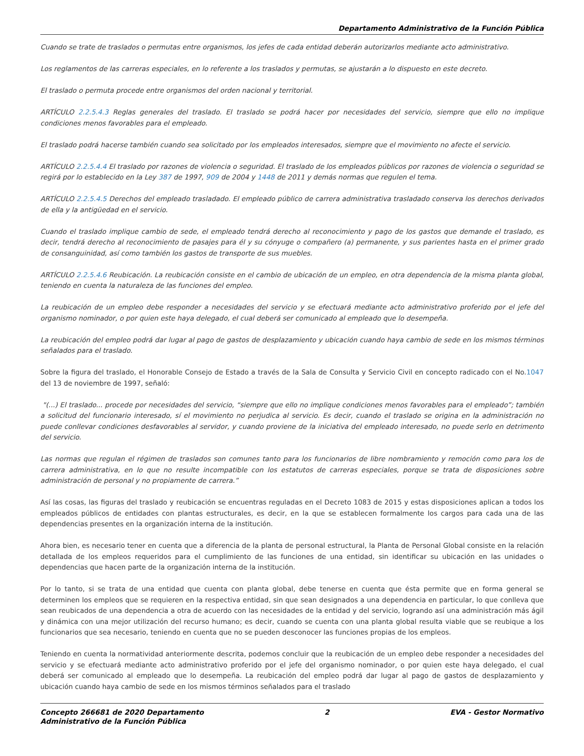Departamento Administrativo de la Función Pública
Cuando se trate de traslados o permutas entre organismos, los jefes de cada entidad deberán autorizarlos mediante acto administrativo.
Los reglamentos de las carreras especiales, en lo referente a los traslados y permutas, se ajustarán a lo dispuesto en este decreto.
El traslado o permuta procede entre organismos del orden nacional y territorial.
ARTÍCULO 2.2.5.4.3 Reglas generales del traslado. El traslado se podrá hacer por necesidades del servicio, siempre que ello no implique condiciones menos favorables para el empleado.
El traslado podrá hacerse también cuando sea solicitado por los empleados interesados, siempre que el movimiento no afecte el servicio.
ARTÍCULO 2.2.5.4.4 El traslado por razones de violencia o seguridad. El traslado de los empleados públicos por razones de violencia o seguridad se regirá por lo establecido en la Ley 387 de 1997, 909 de 2004 y 1448 de 2011 y demás normas que regulen el tema.
ARTÍCULO 2.2.5.4.5 Derechos del empleado trasladado. El empleado público de carrera administrativa trasladado conserva los derechos derivados de ella y la antigüedad en el servicio.
Cuando el traslado implique cambio de sede, el empleado tendrá derecho al reconocimiento y pago de los gastos que demande el traslado, es decir, tendrá derecho al reconocimiento de pasajes para él y su cónyuge o compañero (a) permanente, y sus parientes hasta en el primer grado de consanguinidad, así como también los gastos de transporte de sus muebles.
ARTÍCULO 2.2.5.4.6 Reubicación. La reubicación consiste en el cambio de ubicación de un empleo, en otra dependencia de la misma planta global, teniendo en cuenta la naturaleza de las funciones del empleo.
La reubicación de un empleo debe responder a necesidades del servicio y se efectuará mediante acto administrativo proferido por el jefe del organismo nominador, o por quien este haya delegado, el cual deberá ser comunicado al empleado que lo desempeña.
La reubicación del empleo podrá dar lugar al pago de gastos de desplazamiento y ubicación cuando haya cambio de sede en los mismos términos señalados para el traslado.
Sobre la figura del traslado, el Honorable Consejo de Estado a través de la Sala de Consulta y Servicio Civil en concepto radicado con el No.1047 del 13 de noviembre de 1997, señaló:
"(...) El traslado... procede por necesidades del servicio, “siempre que ello no implique condiciones menos favorables para el empleado”; también a solicitud del funcionario interesado, sí el movimiento no perjudica al servicio. Es decir, cuando el traslado se origina en la administración no puede conllevar condiciones desfavorables al servidor, y cuando proviene de la iniciativa del empleado interesado, no puede serlo en detrimento del servicio.
Las normas que regulan el régimen de traslados son comunes tanto para los funcionarios de libre nombramiento y remoción como para los de carrera administrativa, en lo que no resulte incompatible con los estatutos de carreras especiales, porque se trata de disposiciones sobre administración de personal y no propiamente de carrera.”
Así las cosas, las figuras del traslado y reubicación se encuentras reguladas en el Decreto 1083 de 2015 y estas disposiciones aplican a todos los empleados públicos de entidades con plantas estructurales, es decir, en la que se establecen formalmente los cargos para cada una de las dependencias presentes en la organización interna de la institución.
Ahora bien, es necesario tener en cuenta que a diferencia de la planta de personal estructural, la Planta de Personal Global consiste en la relación detallada de los empleos requeridos para el cumplimiento de las funciones de una entidad, sin identificar su ubicación en las unidades o dependencias que hacen parte de la organización interna de la institución.
Por lo tanto, si se trata de una entidad que cuenta con planta global, debe tenerse en cuenta que ésta permite que en forma general se determinen los empleos que se requieren en la respectiva entidad, sin que sean designados a una dependencia en particular, lo que conlleva que sean reubicados de una dependencia a otra de acuerdo con las necesidades de la entidad y del servicio, logrando así una administración más ágil y dinámica con una mejor utilización del recurso humano; es decir, cuando se cuenta con una planta global resulta viable que se reubique a los funcionarios que sea necesario, teniendo en cuenta que no se pueden desconocer las funciones propias de los empleos.
Teniendo en cuenta la normatividad anteriormente descrita, podemos concluir que la reubicación de un empleo debe responder a necesidades del servicio y se efectuará mediante acto administrativo proferido por el jefe del organismo nominador, o por quien este haya delegado, el cual deberá ser comunicado al empleado que lo desempeña. La reubicación del empleo podrá dar lugar al pago de gastos de desplazamiento y ubicación cuando haya cambio de sede en los mismos términos señalados para el traslado
Concepto 266681 de 2020 Departamento
Administrativo de la Función Pública
2 EVA - Gestor Normativo